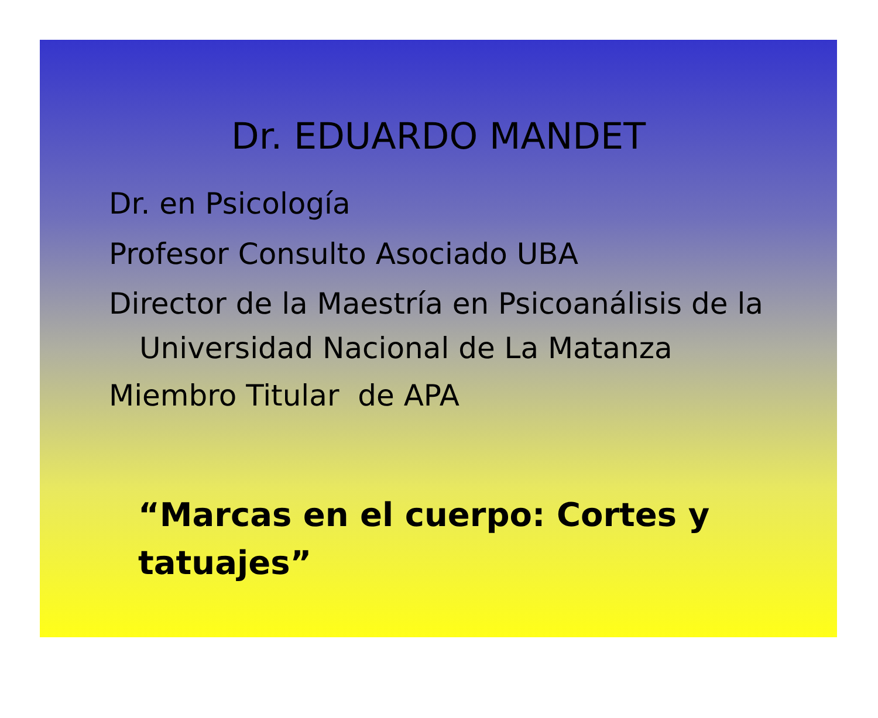Dr. EDUARDO MANDET
Dr. en Psicología
Profesor Consulto Asociado UBA
Director de la Maestría en Psicoanálisis de la Universidad Nacional de La Matanza
Miembro Titular de APA
“Marcas en el cuerpo: Cortes y tatuajes”